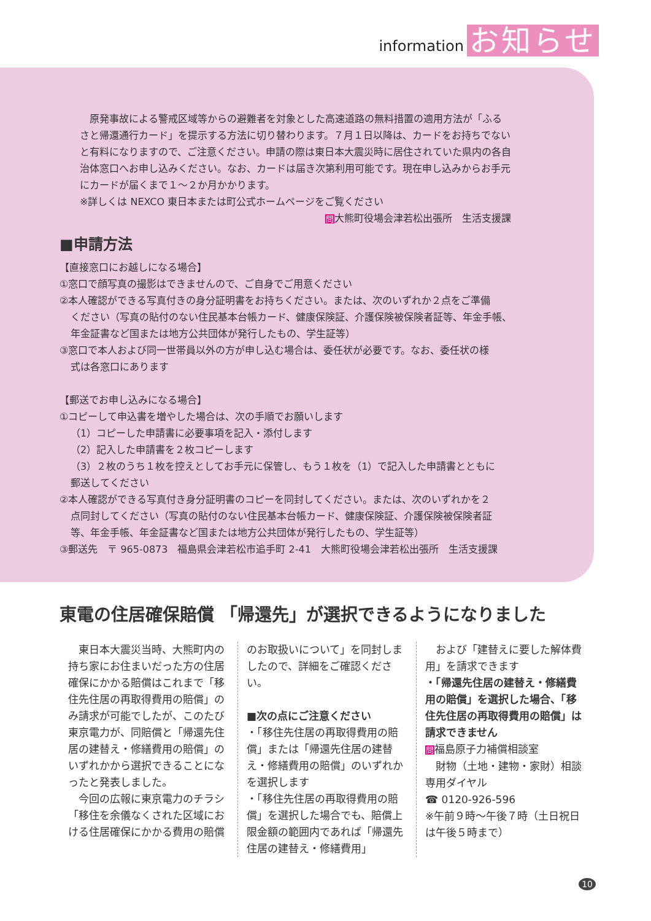information お知らせ
　原発事故による警戒区域等からの避難者を対象とした高速道路の無料措置の適用方法が「ふるさと帰還通行カード」を提示する方法に切り替わります。７月１日以降は、カードをお持ちでないと有料になりますので、ご注意ください。申請の際は東日本大震災時に居住されていた県内の各自治体窓口へお申し込みください。なお、カードは届き次第利用可能です。現在申し込みからお手元にカードが届くまで１～２か月かかります。
※詳しくは NEXCO 東日本または町公式ホームページをご覧ください
問大熊町役場会津若松出張所　生活支援課
■申請方法
【直接窓口にお越しになる場合】
①窓口で顔写真の撮影はできませんので、ご自身でご用意ください
②本人確認ができる写真付きの身分証明書をお持ちください。または、次のいずれか２点をご準備
ください（写真の貼付のない住民基本台帳カード、健康保険証、介護保険被保険者証等、年金手帳、
年金証書など国または地方公共団体が発行したもの、学生証等）
③窓口で本人および同一世帯員以外の方が申し込む場合は、委任状が必要です。なお、委任状の様
式は各窓口にあります
【郵送でお申し込みになる場合】
①コピーして申込書を増やした場合は、次の手順でお願いします
（1）コピーした申請書に必要事項を記入・添付します
（2）記入した申請書を２枚コピーします
（3）２枚のうち１枚を控えとしてお手元に保管し、もう１枚を（1）で記入した申請書とともに
郵送してください
②本人確認ができる写真付き身分証明書のコピーを同封してください。または、次のいずれかを２
点同封してください（写真の貼付のない住民基本台帳カード、健康保険証、介護保険被保険者証
等、年金手帳、年金証書など国または地方公共団体が発行したもの、学生証等）
③郵送先　〒 965-0873　福島県会津若松市追手町 2-41　大熊町役場会津若松出張所　生活支援課
東電の住居確保賠償 「帰還先」が選択できるようになりました
　東日本大震災当時、大熊町内の持ち家にお住まいだった方の住居確保にかかる賠償はこれまで「移住先住居の再取得費用の賠償」のみ請求が可能でしたが、このたび東京電力が、同賠償と「帰還先住居の建替え・修繕費用の賠償」のいずれかから選択できることになったと発表しました。
　今回の広報に東京電力のチラシ「移住を余儀なくされた区域における住居確保にかかる費用の賠償
のお取扱いについて」を同封しましたので、詳細をご確認ください。
■次の点にご注意ください
・「移住先住居の再取得費用の賠償」または「帰還先住居の建替え・修繕費用の賠償」のいずれかを選択します
・「移住先住居の再取得費用の賠償」を選択した場合でも、賠償上限金額の範囲内であれば「帰還先住居の建替え・修繕費用」
　および「建替えに要した解体費用」を請求できます
・「帰還先住居の建替え・修繕費用の賠償」を選択した場合、「移住先住居の再取得費用の賠償」は請求できません
問福島原子力補償相談室
　財物（土地・建物・家財）相談専用ダイヤル
☎ 0120-926-596
※午前９時～午後７時（土日祝日は午後５時まで）
10